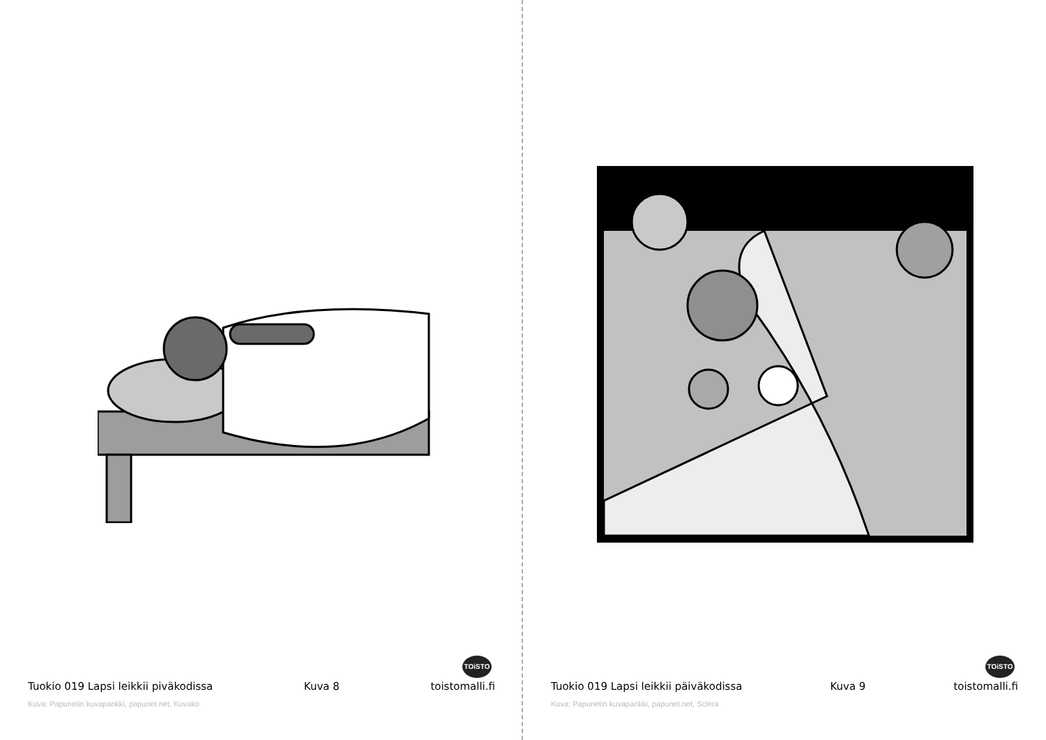TOiSTO
Tuokio 019 Lapsi leikkii piväkodissa Kuva 8 toistomalli.fi
Kuva: Papunetin kuvapankki, papunet.net, Kuvako
TOiSTO
Tuokio 019 Lapsi leikkii päiväkodissa Kuva 9 toistomalli.fi
Kuva: Papunetin kuvapankki, papunet.net, Sclera